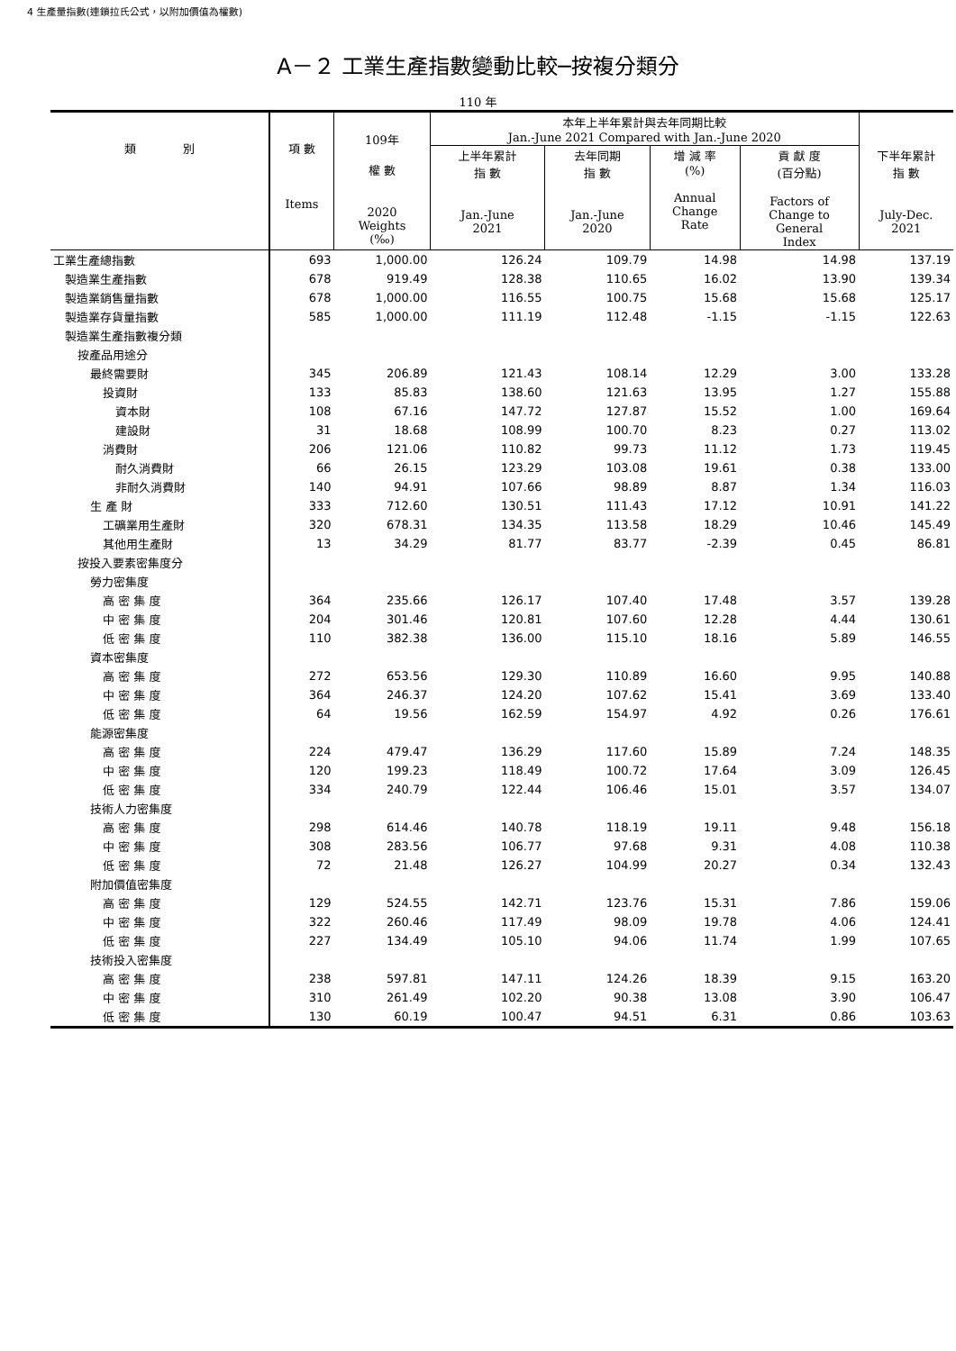4 生產量指數(連鎖拉氏公式，以附加價值為權數)
A－２ 工業生產指數變動比較─按複分類分
110 年
| 類 別 | 項 數 Items | 109年 權 數 2020 Weights (‰) | 本年上半年累計與去年同期比較 Jan.-June 2021 Compared with Jan.-June 2020 | | | | |
| --- | --- | --- | --- | --- | --- | --- | --- |
| | | | 上半年累計 指 數 Jan.-June 2021 | 去年同期 指 數 Jan.-June 2020 | 增 減 率 (%) Annual Change Rate | 貢 獻 度 (百分點) Factors of Change to General Index | 下半年累計 指 數 July-Dec. 2021 |
| 工業生產總指數 | 693 | 1,000.00 | 126.24 | 109.79 | 14.98 | 14.98 | 137.19 |
| 製造業生產指數 | 678 | 919.49 | 128.38 | 110.65 | 16.02 | 13.90 | 139.34 |
| 製造業銷售量指數 | 678 | 1,000.00 | 116.55 | 100.75 | 15.68 | 15.68 | 125.17 |
| 製造業存貨量指數 | 585 | 1,000.00 | 111.19 | 112.48 | -1.15 | -1.15 | 122.63 |
| 製造業生產指數複分類 | | | | | | | |
| 按產品用途分 | | | | | | | |
| 最終需要財 | 345 | 206.89 | 121.43 | 108.14 | 12.29 | 3.00 | 133.28 |
| 投資財 | 133 | 85.83 | 138.60 | 121.63 | 13.95 | 1.27 | 155.88 |
| 資本財 | 108 | 67.16 | 147.72 | 127.87 | 15.52 | 1.00 | 169.64 |
| 建設財 | 31 | 18.68 | 108.99 | 100.70 | 8.23 | 0.27 | 113.02 |
| 消費財 | 206 | 121.06 | 110.82 | 99.73 | 11.12 | 1.73 | 119.45 |
| 耐久消費財 | 66 | 26.15 | 123.29 | 103.08 | 19.61 | 0.38 | 133.00 |
| 非耐久消費財 | 140 | 94.91 | 107.66 | 98.89 | 8.87 | 1.34 | 116.03 |
| 生 產 財 | 333 | 712.60 | 130.51 | 111.43 | 17.12 | 10.91 | 141.22 |
| 工礦業用生產財 | 320 | 678.31 | 134.35 | 113.58 | 18.29 | 10.46 | 145.49 |
| 其他用生產財 | 13 | 34.29 | 81.77 | 83.77 | -2.39 | 0.45 | 86.81 |
| 按投入要素密集度分 | | | | | | | |
| 勞力密集度 | | | | | | | |
| 高 密 集 度 | 364 | 235.66 | 126.17 | 107.40 | 17.48 | 3.57 | 139.28 |
| 中 密 集 度 | 204 | 301.46 | 120.81 | 107.60 | 12.28 | 4.44 | 130.61 |
| 低 密 集 度 | 110 | 382.38 | 136.00 | 115.10 | 18.16 | 5.89 | 146.55 |
| 資本密集度 | | | | | | | |
| 高 密 集 度 | 272 | 653.56 | 129.30 | 110.89 | 16.60 | 9.95 | 140.88 |
| 中 密 集 度 | 364 | 246.37 | 124.20 | 107.62 | 15.41 | 3.69 | 133.40 |
| 低 密 集 度 | 64 | 19.56 | 162.59 | 154.97 | 4.92 | 0.26 | 176.61 |
| 能源密集度 | | | | | | | |
| 高 密 集 度 | 224 | 479.47 | 136.29 | 117.60 | 15.89 | 7.24 | 148.35 |
| 中 密 集 度 | 120 | 199.23 | 118.49 | 100.72 | 17.64 | 3.09 | 126.45 |
| 低 密 集 度 | 334 | 240.79 | 122.44 | 106.46 | 15.01 | 3.57 | 134.07 |
| 技術人力密集度 | | | | | | | |
| 高 密 集 度 | 298 | 614.46 | 140.78 | 118.19 | 19.11 | 9.48 | 156.18 |
| 中 密 集 度 | 308 | 283.56 | 106.77 | 97.68 | 9.31 | 4.08 | 110.38 |
| 低 密 集 度 | 72 | 21.48 | 126.27 | 104.99 | 20.27 | 0.34 | 132.43 |
| 附加價值密集度 | | | | | | | |
| 高 密 集 度 | 129 | 524.55 | 142.71 | 123.76 | 15.31 | 7.86 | 159.06 |
| 中 密 集 度 | 322 | 260.46 | 117.49 | 98.09 | 19.78 | 4.06 | 124.41 |
| 低 密 集 度 | 227 | 134.49 | 105.10 | 94.06 | 11.74 | 1.99 | 107.65 |
| 技術投入密集度 | | | | | | | |
| 高 密 集 度 | 238 | 597.81 | 147.11 | 124.26 | 18.39 | 9.15 | 163.20 |
| 中 密 集 度 | 310 | 261.49 | 102.20 | 90.38 | 13.08 | 3.90 | 106.47 |
| 低 密 集 度 | 130 | 60.19 | 100.47 | 94.51 | 6.31 | 0.86 | 103.63 |